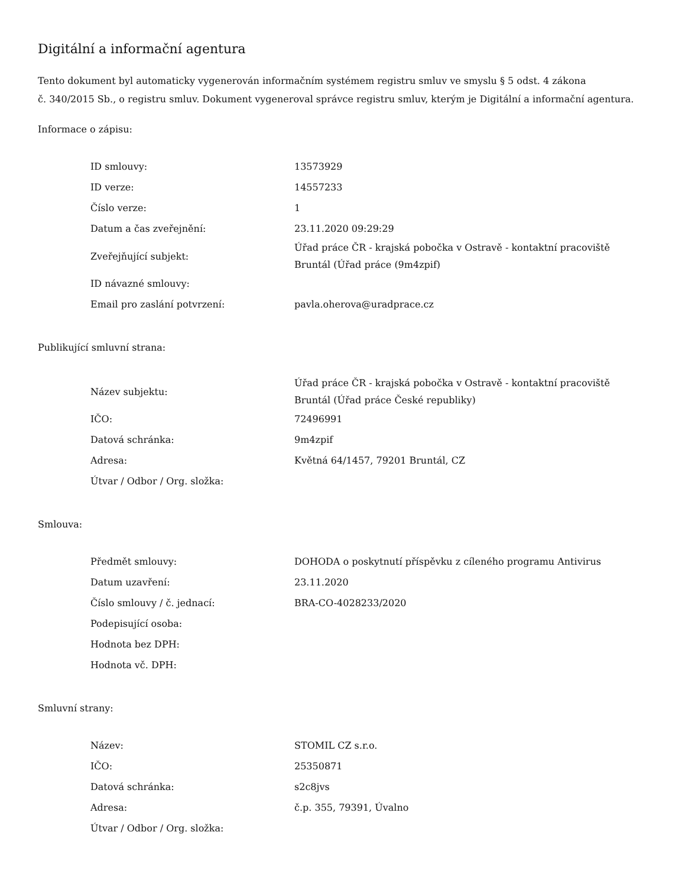Digitální a informační agentura
Tento dokument byl automaticky vygenerován informačním systémem registru smluv ve smyslu § 5 odst. 4 zákona
č. 340/2015 Sb., o registru smluv. Dokument vygeneroval správce registru smluv, kterým je Digitální a informační agentura.
Informace o zápisu:
| ID smlouvy: | 13573929 |
| ID verze: | 14557233 |
| Číslo verze: | 1 |
| Datum a čas zveřejnění: | 23.11.2020 09:29:29 |
| Zveřejňující subjekt: | Úřad práce ČR - krajská pobočka v Ostravě - kontaktní pracoviště Bruntál (Úřad práce (9m4zpif) |
| ID návazné smlouvy: | |
| Email pro zaslání potvrzení: | pavla.oherova@uradprace.cz |
Publikující smluvní strana:
| Název subjektu: | Úřad práce ČR - krajská pobočka v Ostravě - kontaktní pracoviště Bruntál (Úřad práce České republiky) |
| IČO: | 72496991 |
| Datová schránka: | 9m4zpif |
| Adresa: | Květná 64/1457, 79201 Bruntál, CZ |
| Útvar / Odbor / Org. složka: | |
Smlouva:
| Předmět smlouvy: | DOHODA o poskytnutí příspěvku z cíleného programu Antivirus |
| Datum uzavření: | 23.11.2020 |
| Číslo smlouvy / č. jednací: | BRA-CO-4028233/2020 |
| Podepisující osoba: | |
| Hodnota bez DPH: | |
| Hodnota vč. DPH: | |
Smluvní strany:
| Název: | STOMIL CZ s.r.o. |
| IČO: | 25350871 |
| Datová schránka: | s2c8jvs |
| Adresa: | č.p. 355, 79391, Úvalno |
| Útvar / Odbor / Org. složka: | |